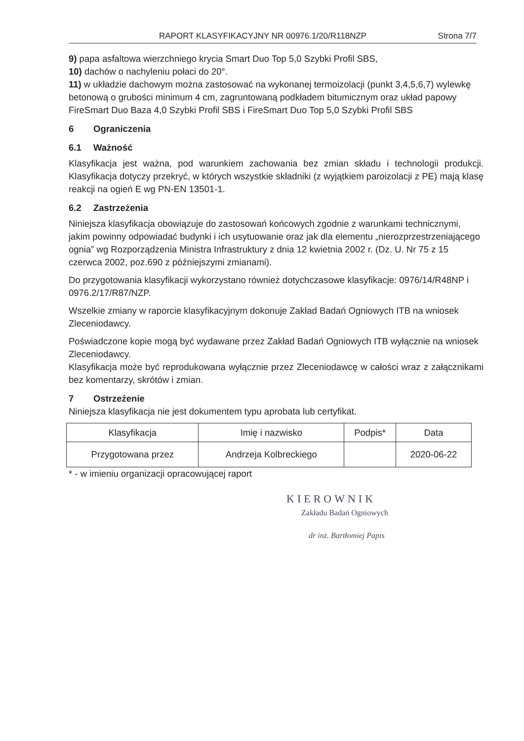RAPORT KLASYFIKACYJNY NR 00976.1/20/R118NZP Strona 7/7
9) papa asfaltowa wierzchniego krycia Smart Duo Top 5,0 Szybki Profil SBS,
10) dachów o nachyleniu połaci do 20°.
11) w układzie dachowym można zastosować na wykonanej termoizolacji (punkt 3,4,5,6,7) wylewkę betonową o grubości minimum 4 cm, zagruntowaną podkładem bitumicznym oraz układ papowy FireSmart Duo Baza 4,0 Szybki Profil SBS i FireSmart Duo Top 5,0 Szybki Profil SBS
6 Ograniczenia
6.1 Ważność
Klasyfikacja jest ważna, pod warunkiem zachowania bez zmian składu i technologii produkcji. Klasyfikacja dotyczy przekryć, w których wszystkie składniki (z wyjątkiem paroizolacji z PE) mają klasę reakcji na ogień E wg PN-EN 13501-1.
6.2 Zastrzeżenia
Niniejsza klasyfikacja obowiązuje do zastosowań końcowych zgodnie z warunkami technicznymi, jakim powinny odpowiadać budynki i ich usytuowanie oraz jak dla elementu „nierozprzestrzeniającego ognia” wg Rozporządzenia Ministra Infrastruktury z dnia 12 kwietnia 2002 r. (Dz. U. Nr 75 z 15 czerwca 2002, poz.690 z późniejszymi zmianami).
Do przygotowania klasyfikacji wykorzystano również dotychczasowe klasyfikacje: 0976/14/R48NP i 0976.2/17/R87/NZP.
Wszelkie zmiany w raporcie klasyfikacyjnym dokonuje Zakład Badań Ogniowych ITB na wniosek Zleceniodawcy.
Poświadczone kopie mogą być wydawane przez Zakład Badań Ogniowych ITB wyłącznie na wniosek Zleceniodawcy.
Klasyfikacja może być reprodukowana wyłącznie przez Zleceniodawcę w całości wraz z załącznikami bez komentarzy, skrótów i zmian.
7 Ostrzeżenie
Niniejsza klasyfikacja nie jest dokumentem typu aprobata lub certyfikat.
| Klasyfikacja | Imię i nazwisko | Podpis* | Data |
| Przygotowana przez | Andrzeja Kolbreckiego | | 2020-06-22 |
* - w imieniu organizacji opracowującej raport
KIEROWNIK
Zakładu Badań Ogniowych
dr inż. Bartłomiej Papis